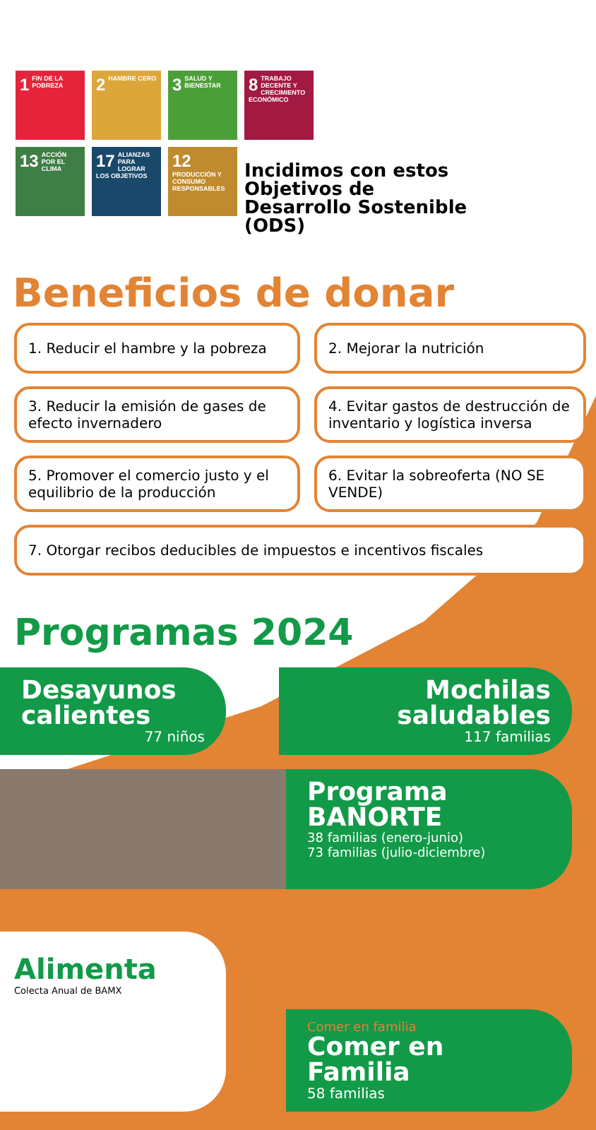1 FIN DE LA POBREZA
2 HAMBRE CERO
3 SALUD Y BIENESTAR
8 TRABAJO DECENTE Y CRECIMIENTO ECONÓMICO
13 ACCIÓN POR EL CLIMA
17 ALIANZAS PARA LOGRAR LOS OBJETIVOS
12 PRODUCCIÓN Y CONSUMO RESPONSABLES
Incidimos con estos Objetivos de Desarrollo Sostenible (ODS)
Beneficios de donar
1. Reducir el hambre y la pobreza
2. Mejorar la nutrición
3. Reducir la emisión de gases de efecto invernadero
4. Evitar gastos de destrucción de inventario y logística inversa
5. Promover el comercio justo y el equilibrio de la producción
6. Evitar la sobreoferta (NO SE VENDE)
7. Otorgar recibos deducibles de impuestos e incentivos fiscales
Programas 2024
Desayunos calientes
77 niños
Mochilas saludables
117 familias
Programa BANORTE
38 familias (enero-junio)
73 familias (julio-diciembre)
Alimenta
Colecta Anual de BAMX
Comer en familia
Comer en Familia
58 familias